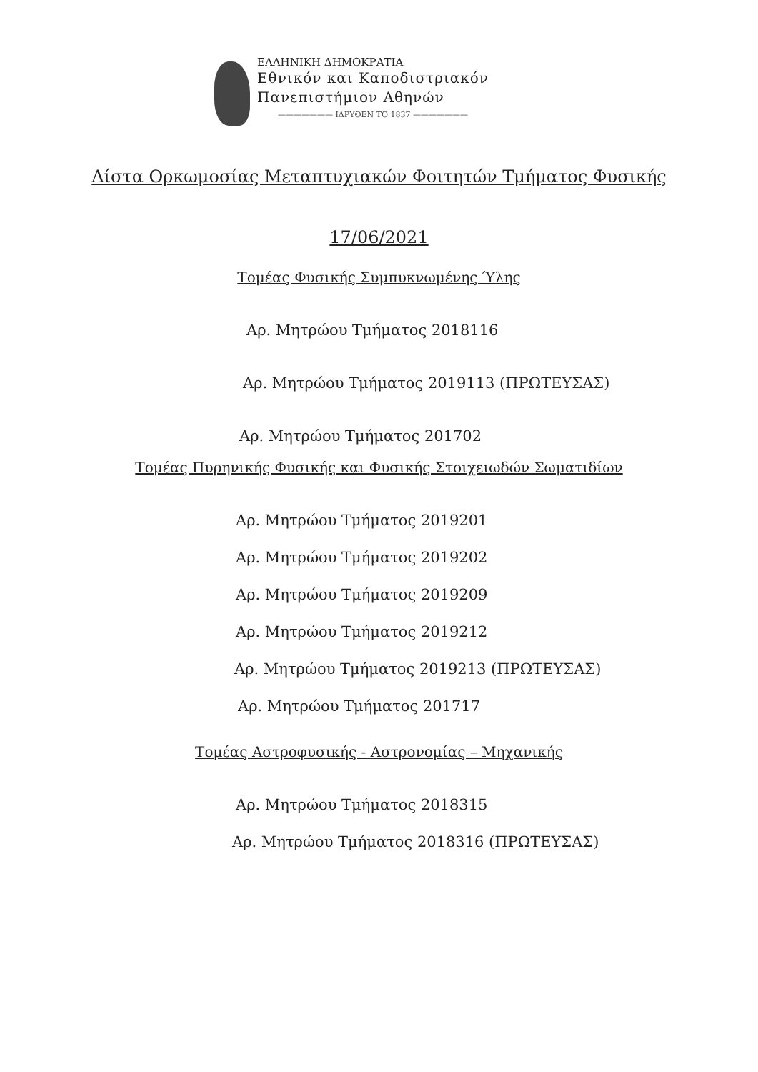ΕΛΛΗΝΙΚΗ ΔΗΜΟΚΡΑΤΙΑ
Εθνικόν και Καποδιστριακόν
Πανεπιστήμιον Αθηνών
——————— ΙΔΡΥΘΕΝ ΤΟ 1837 ———————
Λίστα Ορκωμοσίας Μεταπτυχιακών Φοιτητών Τμήματος Φυσικής
17/06/2021
Τομέας Φυσικής Συμπυκνωμένης Ύλης
Αρ. Μητρώου Τμήματος 2018116
Αρ. Μητρώου Τμήματος 2019113 (ΠΡΩΤΕΥΣΑΣ)
Αρ. Μητρώου Τμήματος 201702
Τομέας Πυρηνικής Φυσικής και Φυσικής Στοιχειωδών Σωματιδίων
Αρ. Μητρώου Τμήματος 2019201
Αρ. Μητρώου Τμήματος 2019202
Αρ. Μητρώου Τμήματος 2019209
Αρ. Μητρώου Τμήματος 2019212
Αρ. Μητρώου Τμήματος 2019213 (ΠΡΩΤΕΥΣΑΣ)
Αρ. Μητρώου Τμήματος 201717
Τομέας Αστροφυσικής - Αστρονομίας – Μηχανικής
Αρ. Μητρώου Τμήματος 2018315
Αρ. Μητρώου Τμήματος 2018316 (ΠΡΩΤΕΥΣΑΣ)